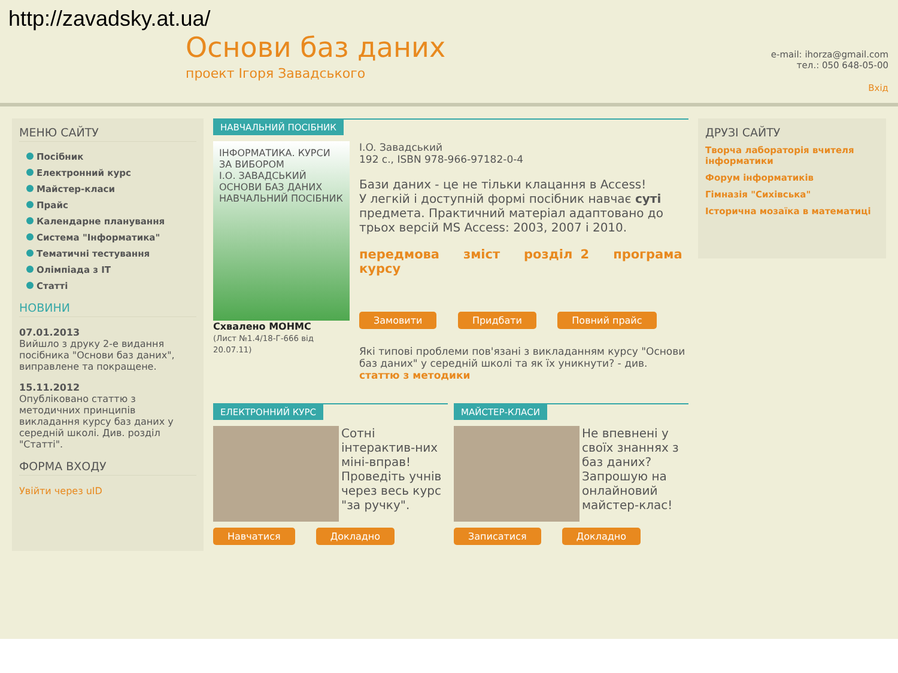http://zavadsky.at.ua/
Основи баз даних
проект Ігоря Завадського
e-mail: ihorza@gmail.com
тел.: 050 648-05-00
Вхід
МЕНЮ САЙТУ
Посібник
Електронний курс
Майстер-класи
Прайс
Календарне планування
Система "Інформатика"
Тематичні тестування
Олімпіада з ІТ
Статті
НОВИНИ
07.01.2013
Вийшло з друку 2-е видання посібника "Основи баз даних", виправлене та покращене.
15.11.2012
Опубліковано статтю з методичних принципів викладання курсу баз даних у середній школі. Див. розділ "Статті".
ФОРМА ВХОДУ
Увійти через uID
НАВЧАЛЬНИЙ ПОСІБНИК
ІНФОРМАТИКА. КУРСИ ЗА ВИБОРОМ
І.О. ЗАВАДСЬКИЙ
ОСНОВИ БАЗ ДАНИХ
НАВЧАЛЬНИЙ ПОСІБНИК
Схвалено МОНМС
(Лист №1.4/18-Г-666 від 20.07.11)
I.O. Завадський
192 с., ISBN 978-966-97182-0-4
Бази даних - це не тільки клацання в Access!
У легкій і доступній формі посібник навчає суті предмета. Практичний матеріал адаптовано до трьох версій MS Access: 2003, 2007 і 2010.
передмова зміст розділ 2 програма курсу
Замовити Придбати Повний прайс
Які типові проблеми пов'язані з викладанням курсу "Основи баз даних" у середній школі та як їх уникнути? - див. статтю з методики
ЕЛЕКТРОННИЙ КУРС
Сотні інтерактив-них міні-вправ! Проведіть учнів через весь курс "за ручку".
Навчатися Докладно
МАЙСТЕР-КЛАСИ
Не впевнені у своїх знаннях з баз даних? Запрошую на онлайновий майстер-клас!
Записатися Докладно
ДРУЗІ САЙТУ
Творча лабораторія вчителя інформатики
Форум інформатиків
Гімназія "Сихівська"
Історична мозаїка в математиці